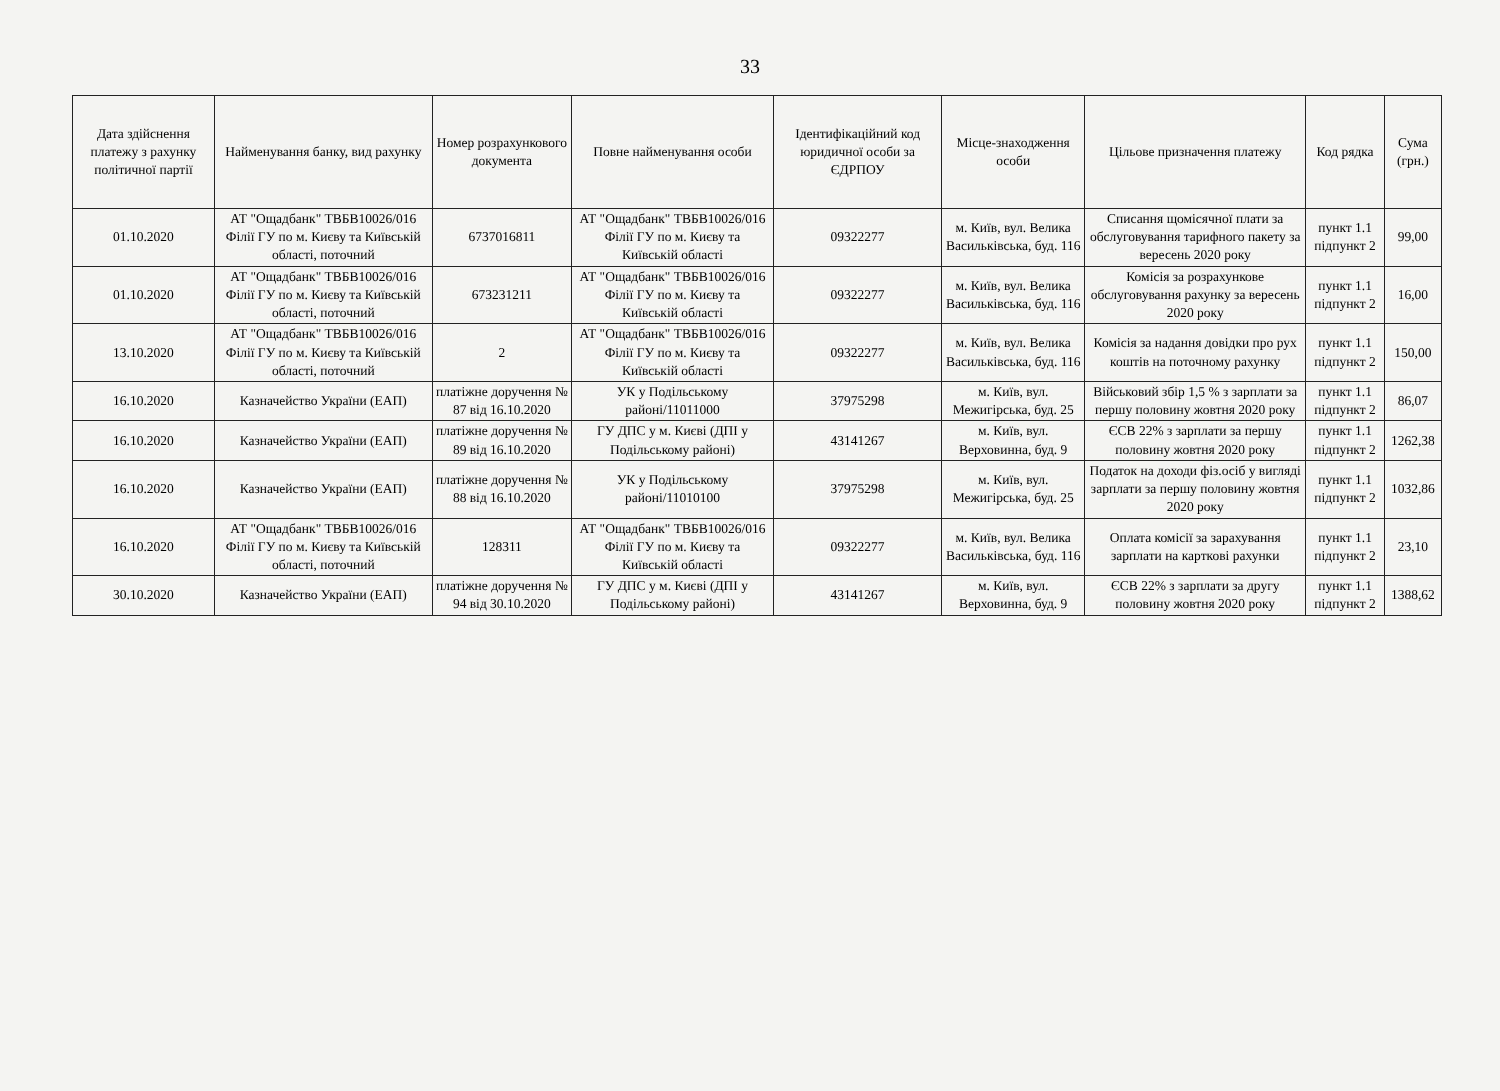33
| Дата здійснення платежу з рахунку політичної партії | Найменування банку, вид рахунку | Номер розрахункового документа | Повне найменування особи | Ідентифікаційний код юридичної особи за ЄДРПОУ | Місце-знаходження особи | Цільове призначення платежу | Код рядка | Сума (грн.) |
| --- | --- | --- | --- | --- | --- | --- | --- | --- |
| 01.10.2020 | АТ "Ощадбанк" ТВБВ10026/016 Філії ГУ по м. Києву та Київській області, поточний | 6737016811 | АТ "Ощадбанк" ТВБВ10026/016 Філії ГУ по м. Києву та Київській області | 09322277 | м. Київ, вул. Велика Васильківська, буд. 116 | Списання щомісячної плати за обслуговування тарифного пакету за вересень 2020 року | пункт 1.1 підпункт 2 | 99,00 |
| 01.10.2020 | АТ "Ощадбанк" ТВБВ10026/016 Філії ГУ по м. Києву та Київській області, поточний | 673231211 | АТ "Ощадбанк" ТВБВ10026/016 Філії ГУ по м. Києву та Київській області | 09322277 | м. Київ, вул. Велика Васильківська, буд. 116 | Комісія за розрахункове обслуговування рахунку за вересень 2020 року | пункт 1.1 підпункт 2 | 16,00 |
| 13.10.2020 | АТ "Ощадбанк" ТВБВ10026/016 Філії ГУ по м. Києву та Київській області, поточний | 2 | АТ "Ощадбанк" ТВБВ10026/016 Філії ГУ по м. Києву та Київській області | 09322277 | м. Київ, вул. Велика Васильківська, буд. 116 | Комісія за надання довідки про рух коштів на поточному рахунку | пункт 1.1 підпункт 2 | 150,00 |
| 16.10.2020 | Казначейство України (ЕАП) | платіжне доручення № 87 від 16.10.2020 | УК у Подільському районі/11011000 | 37975298 | м. Київ, вул. Межигірська, буд. 25 | Військовий збір 1,5 % з зарплати за першу половину жовтня 2020 року | пункт 1.1 підпункт 2 | 86,07 |
| 16.10.2020 | Казначейство України (ЕАП) | платіжне доручення № 89 від 16.10.2020 | ГУ ДПС у м. Києві (ДПІ у Подільському районі) | 43141267 | м. Київ, вул. Верховинна, буд. 9 | ЄСВ 22% з зарплати за першу половину жовтня 2020 року | пункт 1.1 підпункт 2 | 1262,38 |
| 16.10.2020 | Казначейство України (ЕАП) | платіжне доручення № 88 від 16.10.2020 | УК у Подільському районі/11010100 | 37975298 | м. Київ, вул. Межигірська, буд. 25 | Податок на доходи фіз.осіб у вигляді зарплати за першу половину жовтня 2020 року | пункт 1.1 підпункт 2 | 1032,86 |
| 16.10.2020 | АТ "Ощадбанк" ТВБВ10026/016 Філії ГУ по м. Києву та Київській області, поточний | 128311 | АТ "Ощадбанк" ТВБВ10026/016 Філії ГУ по м. Києву та Київській області | 09322277 | м. Київ, вул. Велика Васильківська, буд. 116 | Оплата комісії за зарахування зарплати на карткові рахунки | пункт 1.1 підпункт 2 | 23,10 |
| 30.10.2020 | Казначейство України (ЕАП) | платіжне доручення № 94 від 30.10.2020 | ГУ ДПС у м. Києві (ДПІ у Подільському районі) | 43141267 | м. Київ, вул. Верховинна, буд. 9 | ЄСВ 22% з зарплати за другу половину жовтня 2020 року | пункт 1.1 підпункт 2 | 1388,62 |